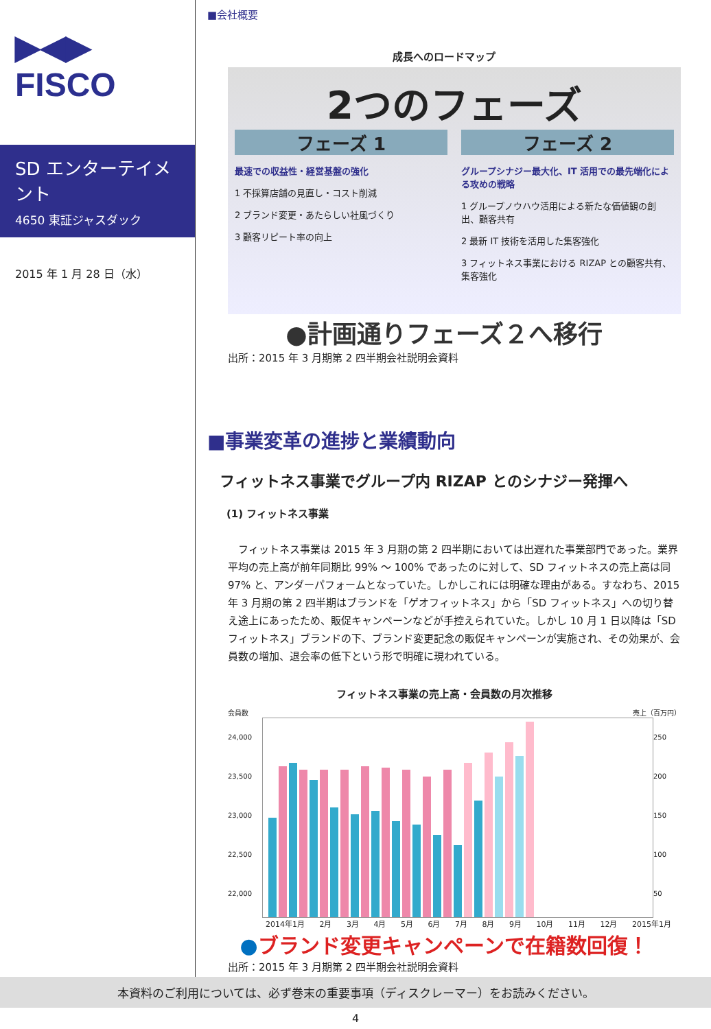▶◀▶
FISCO
SD エンターテイメント
4650 東証ジャスダック
2015 年 1 月 28 日（水）
■会社概要
成長へのロードマップ
2つのフェーズ
フェーズ 1
最速での収益性・経営基盤の強化
1 不採算店舗の見直し・コスト削減
2 ブランド変更・あたらしい社風づくり
3 顧客リピート率の向上
フェーズ 2
グループシナジー最大化、IT 活用での最先端化による攻めの戦略
1 グループノウハウ活用による新たな価値観の創出、顧客共有
2 最新 IT 技術を活用した集客強化
3 フィットネス事業における RIZAP との顧客共有、集客強化
●計画通りフェーズ２へ移行
出所：2015 年 3 月期第 2 四半期会社説明会資料
■事業変革の進捗と業績動向
フィットネス事業でグループ内 RIZAP とのシナジー発揮へ
(1) フィットネス事業
　フィットネス事業は 2015 年 3 月期の第 2 四半期においては出遅れた事業部門であった。業界平均の売上高が前年同期比 99% ～ 100% であったのに対して、SD フィットネスの売上高は同 97% と、アンダーパフォームとなっていた。しかしこれには明確な理由がある。すなわち、2015 年 3 月期の第 2 四半期はブランドを「ゲオフィットネス」から「SD フィットネス」への切り替え途上にあったため、販促キャンペーンなどが手控えられていた。しかし 10 月 1 日以降は「SD フィットネス」ブランドの下、ブランド変更記念の販促キャンペーンが実施され、その効果が、会員数の増加、退会率の低下という形で明確に現われている。
フィットネス事業の売上高・会員数の月次推移
会員数 売上（百万円）
24,000
23,500
23,000
22,500
22,000
250
200
150
100
50
2014年1月 2月 3月 4月 5月 6月 7月 8月 9月 10月 11月 12月 2015年1月
●ブランド変更キャンペーンで在籍数回復！
出所：2015 年 3 月期第 2 四半期会社説明会資料
本資料のご利用については、必ず巻末の重要事項（ディスクレーマー）をお読みください。
4